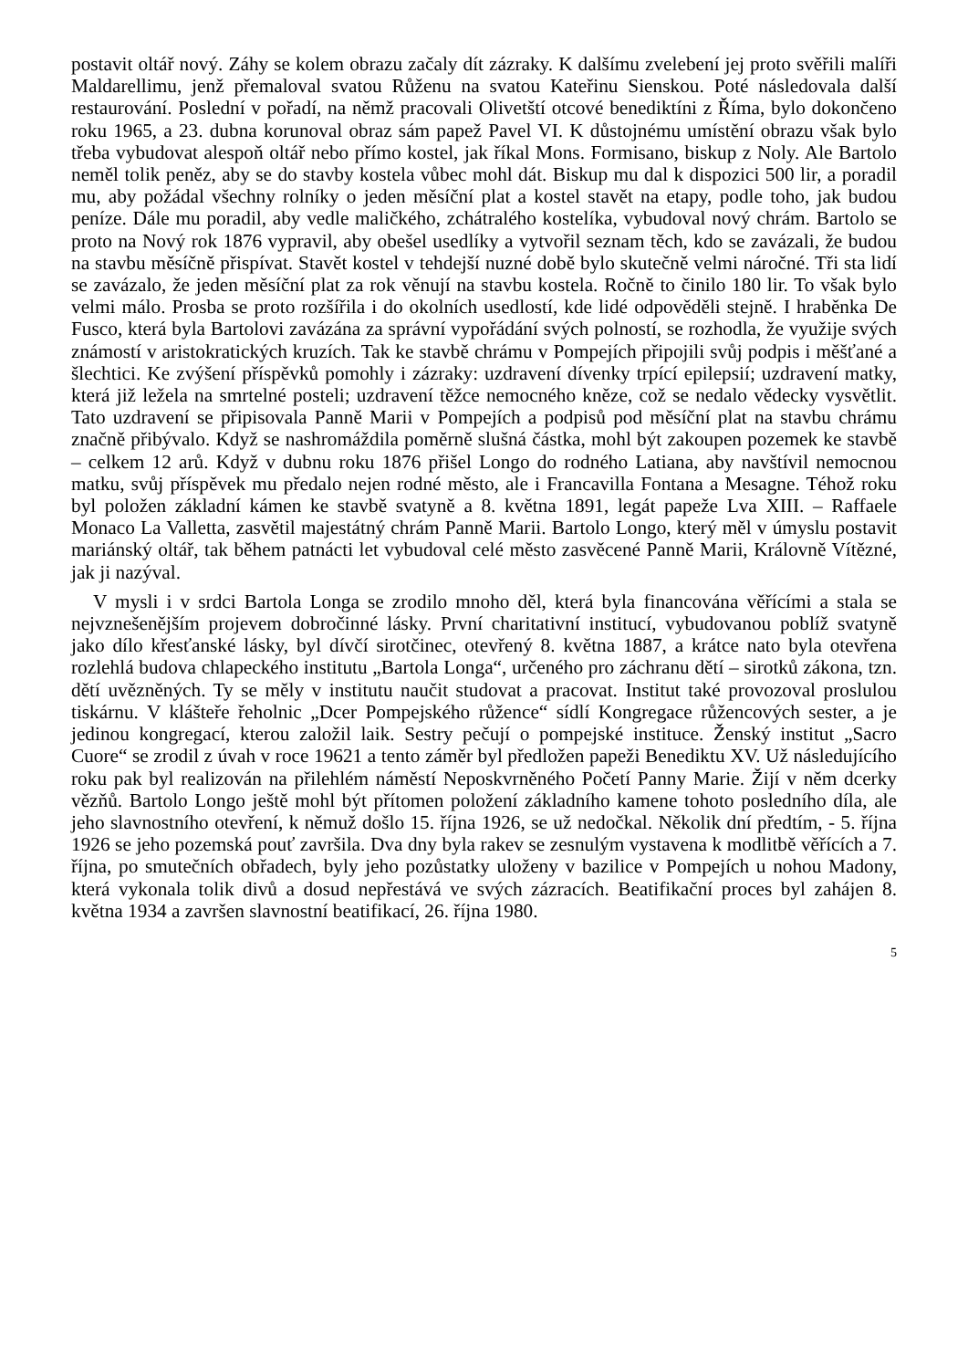postavit oltář nový. Záhy se kolem obrazu začaly dít zázraky. K dalšímu zvelebení jej proto svěřili malíři Maldarellimu, jenž přemaloval svatou Růženu na svatou Kateřinu Sienskou. Poté následovala další restaurování. Poslední v pořadí, na němž pracovali Olivetští otcové benediktíni z Říma, bylo dokončeno roku 1965, a 23. dubna korunoval obraz sám papež Pavel VI. K důstojnému umístění obrazu však bylo třeba vybudovat alespoň oltář nebo přímo kostel, jak říkal Mons. Formisano, biskup z Noly. Ale Bartolo neměl tolik peněz, aby se do stavby kostela vůbec mohl dát. Biskup mu dal k dispozici 500 lir, a poradil mu, aby požádal všechny rolníky o jeden měsíční plat a kostel stavět na etapy, podle toho, jak budou peníze. Dále mu poradil, aby vedle maličkého, zchátralého kostelíka, vybudoval nový chrám. Bartolo se proto na Nový rok 1876 vypravil, aby obešel usedlíky a vytvořil seznam těch, kdo se zavázali, že budou na stavbu měsíčně přispívat. Stavět kostel v tehdejší nuzné době bylo skutečně velmi náročné. Tři sta lidí se zavázalo, že jeden měsíční plat za rok věnují na stavbu kostela. Ročně to činilo 180 lir. To však bylo velmi málo. Prosba se proto rozšířila i do okolních usedlostí, kde lidé odpověděli stejně. I hraběnka De Fusco, která byla Bartolovi zavázána za správní vypořádání svých polností, se rozhodla, že využije svých známostí v aristokratických kruzích. Tak ke stavbě chrámu v Pompejích připojili svůj podpis i měšťané a šlechtici. Ke zvýšení příspěvků pomohly i zázraky: uzdravení dívenky trpící epilepsií; uzdravení matky, která již ležela na smrtelné posteli; uzdravení těžce nemocného kněze, což se nedalo vědecky vysvětlit. Tato uzdravení se připisovala Panně Marii v Pompejích a podpisů pod měsíční plat na stavbu chrámu značně přibývalo. Když se nashromáždila poměrně slušná částka, mohl být zakoupen pozemek ke stavbě – celkem 12 arů. Když v dubnu roku 1876 přišel Longo do rodného Latiana, aby navštívil nemocnou matku, svůj příspěvek mu předalo nejen rodné město, ale i Francavilla Fontana a Mesagne. Téhož roku byl položen základní kámen ke stavbě svatyně a 8. května 1891, legát papeže Lva XIII. – Raffaele Monaco La Valletta, zasvětil majestátný chrám Panně Marii. Bartolo Longo, který měl v úmyslu postavit mariánský oltář, tak během patnácti let vybudoval celé město zasvěcené Panně Marii, Královně Vítězné, jak ji nazýval.
V mysli i v srdci Bartola Longa se zrodilo mnoho děl, která byla financována věřícími a stala se nejvznešenějším projevem dobročinné lásky. První charitativní institucí, vybudovanou poblíž svatyně jako dílo křesťanské lásky, byl dívčí sirotčinec, otevřený 8. května 1887, a krátce nato byla otevřena rozlehlá budova chlapeckého institutu „Bartola Longa“, určeného pro záchranu dětí – sirotků zákona, tzn. dětí uvězněných. Ty se měly v institutu naučit studovat a pracovat. Institut také provozoval proslulou tiskárnu. V klášteře řeholnic „Dcer Pompejského růžence“ sídlí Kongregace růžencových sester, a je jedinou kongregací, kterou založil laik. Sestry pečují o pompejské instituce. Ženský institut „Sacro Cuore“ se zrodil z úvah v roce 19621 a tento záměr byl předložen papeži Benediktu XV. Už následujícího roku pak byl realizován na přilehlém náměstí Neposkvrněného Početí Panny Marie. Žijí v něm dcerky vězňů. Bartolo Longo ještě mohl být přítomen položení základního kamene tohoto posledního díla, ale jeho slavnostního otevření, k němuž došlo 15. října 1926, se už nedočkal. Několik dní předtím, - 5. října 1926 se jeho pozemská pouť završila. Dva dny byla rakev se zesnulým vystavena k modlitbě věřících a 7. října, po smutečních obřadech, byly jeho pozůstatky uloženy v bazilice v Pompejích u nohou Madony, která vykonala tolik divů a dosud nepřestává ve svých zázracích. Beatifikační proces byl zahájen 8. května 1934 a završen slavnostní beatifikací, 26. října 1980.
5